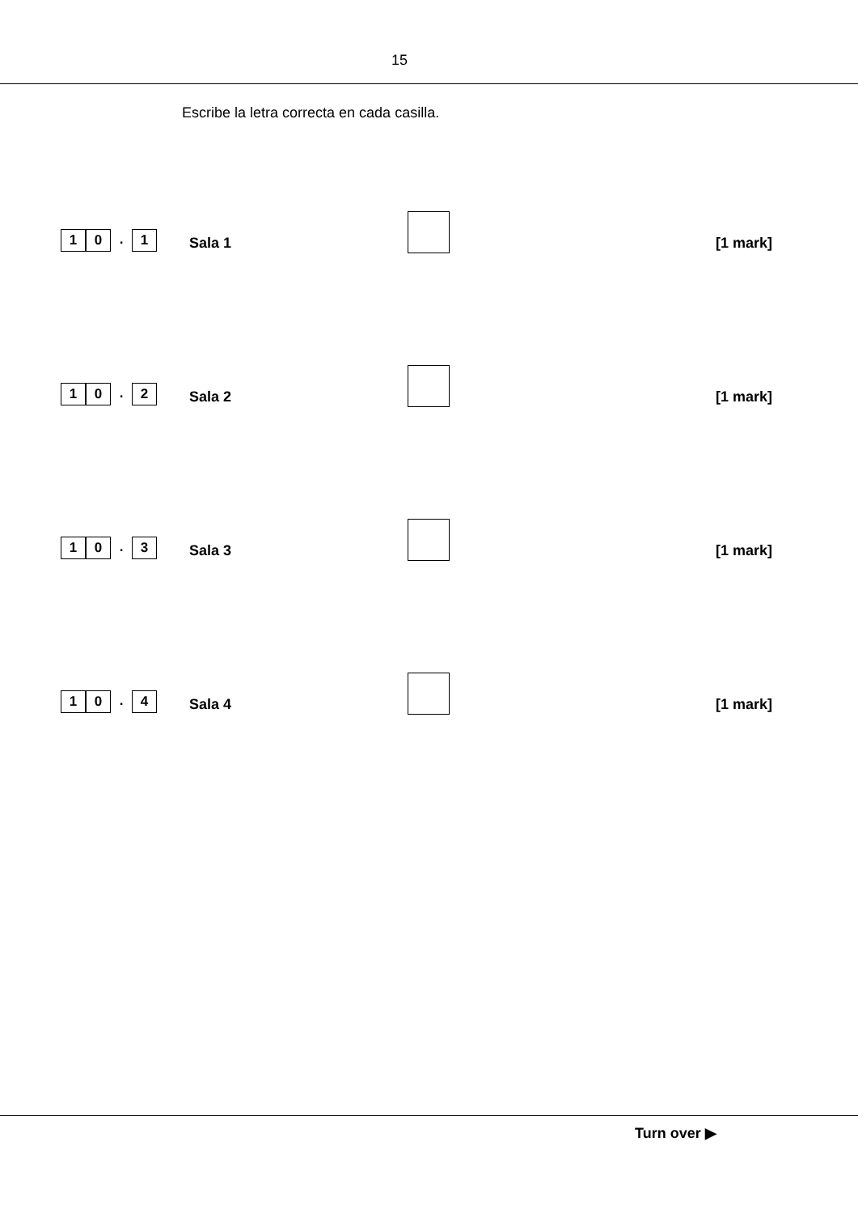15
Escribe la letra correcta en cada casilla.
1 0. 1
Sala 1
[1 mark]
1 0. 2
Sala 2
[1 mark]
1 0. 3
Sala 3
[1 mark]
1 0. 4
Sala 4
[1 mark]
Turn over ▶